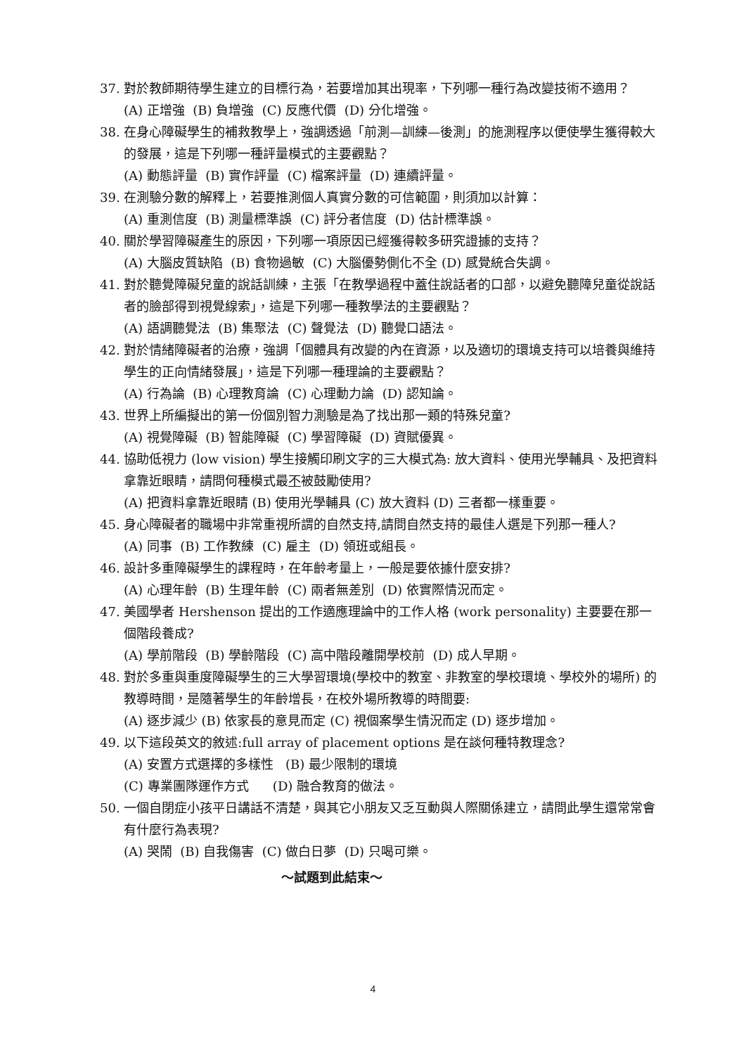37. 對於教師期待學生建立的目標行為，若要增加其出現率，下列哪一種行為改變技術不適用？
(A) 正增強 (B) 負增強 (C) 反應代價 (D) 分化增強。
38. 在身心障礙學生的補救教學上，強調透過「前測—訓練—後測」的施測程序以便使學生獲得較大的發展，這是下列哪一種評量模式的主要觀點？
(A) 動態評量 (B) 實作評量 (C) 檔案評量 (D) 連續評量。
39. 在測驗分數的解釋上，若要推測個人真實分數的可信範圍，則須加以計算：
(A) 重測信度 (B) 測量標準誤 (C) 評分者信度 (D) 估計標準誤。
40. 關於學習障礙產生的原因，下列哪一項原因已經獲得較多研究證據的支持？
(A) 大腦皮質缺陷 (B) 食物過敏 (C) 大腦優勢側化不全 (D) 感覺統合失調。
41. 對於聽覺障礙兒童的說話訓練，主張「在教學過程中蓋住說話者的口部，以避免聽障兒童從說話者的臉部得到視覺線索」，這是下列哪一種教學法的主要觀點？
(A) 語調聽覺法 (B) 集聚法 (C) 聲覺法 (D) 聽覺口語法。
42. 對於情緒障礙者的治療，強調「個體具有改變的內在資源，以及適切的環境支持可以培養與維持學生的正向情緒發展」，這是下列哪一種理論的主要觀點？
(A) 行為論 (B) 心理教育論 (C) 心理動力論 (D) 認知論。
43. 世界上所編擬出的第一份個別智力測驗是為了找出那一類的特殊兒童?
(A) 視覺障礙 (B) 智能障礙 (C) 學習障礙 (D) 資賦優異。
44. 協助低視力 (low vision) 學生接觸印刷文字的三大模式為: 放大資料、使用光學輔具、及把資料拿靠近眼睛，請問何種模式最不被鼓勵使用?
(A) 把資料拿靠近眼睛 (B) 使用光學輔具 (C) 放大資料 (D) 三者都一樣重要。
45. 身心障礙者的職場中非常重視所謂的自然支持,請問自然支持的最佳人選是下列那一種人?
(A) 同事 (B) 工作教練 (C) 雇主 (D) 領班或組長。
46. 設計多重障礙學生的課程時，在年齡考量上，一般是要依據什麼安排?
(A) 心理年齡 (B) 生理年齡 (C) 兩者無差別 (D) 依實際情況而定。
47. 美國學者 Hershenson 提出的工作適應理論中的工作人格 (work personality) 主要要在那一個階段養成?
(A) 學前階段 (B) 學齡階段 (C) 高中階段離開學校前 (D) 成人早期。
48. 對於多重與重度障礙學生的三大學習環境(學校中的教室、非教室的學校環境、學校外的場所) 的教導時間，是隨著學生的年齡增長，在校外場所教導的時間要:
(A) 逐步減少 (B) 依家長的意見而定 (C) 視個案學生情況而定 (D) 逐步增加。
49. 以下這段英文的敘述:full array of placement options 是在談何種特教理念?
(A) 安置方式選擇的多樣性 (B) 最少限制的環境
(C) 專業團隊運作方式 (D) 融合教育的做法。
50. 一個自閉症小孩平日講話不清楚，與其它小朋友又乏互動與人際關係建立，請問此學生還常常會有什麼行為表現?
(A) 哭鬧 (B) 自我傷害 (C) 做白日夢 (D) 只喝可樂。
～試題到此結束～
4